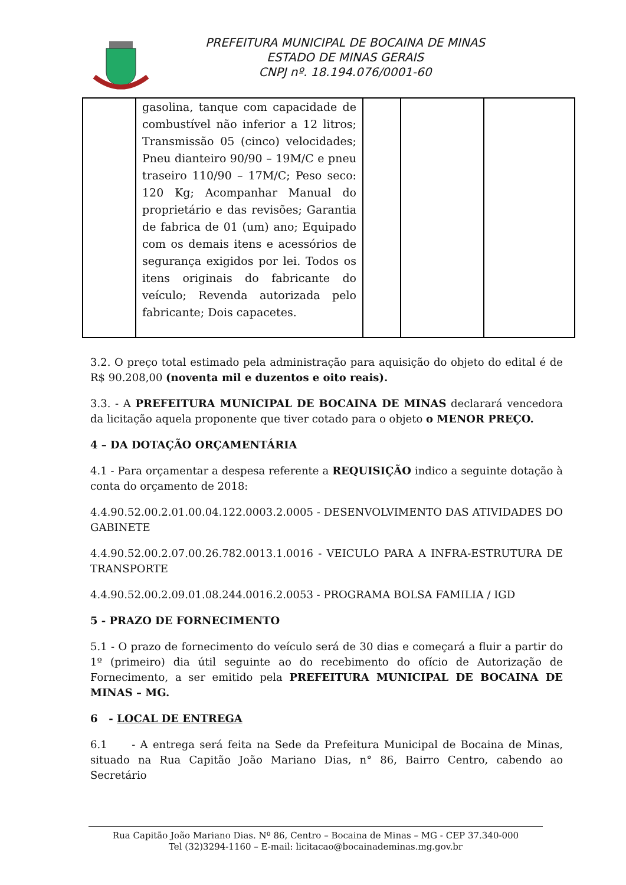PREFEITURA MUNICIPAL DE BOCAINA DE MINAS
ESTADO DE MINAS GERAIS
CNPJ nº. 18.194.076/0001-60
| | gasolina, tanque com capacidade de combustível não inferior a 12 litros; Transmissão 05 (cinco) velocidades; Pneu dianteiro 90/90 – 19M/C e pneu traseiro 110/90 – 17M/C; Peso seco: 120 Kg; Acompanhar Manual do proprietário e das revisões; Garantia de fabrica de 01 (um) ano; Equipado com os demais itens e acessórios de segurança exigidos por lei. Todos os itens originais do fabricante do veículo; Revenda autorizada pelo fabricante; Dois capacetes. | | | |
3.2. O preço total estimado pela administração para aquisição do objeto do edital é de R$ 90.208,00 (noventa mil e duzentos e oito reais).
3.3. - A PREFEITURA MUNICIPAL DE BOCAINA DE MINAS declarará vencedora da licitação aquela proponente que tiver cotado para o objeto o MENOR PREÇO.
4 – DA DOTAÇÃO ORÇAMENTÁRIA
4.1 - Para orçamentar a despesa referente a REQUISIÇÃO indico a seguinte dotação à conta do orçamento de 2018:
4.4.90.52.00.2.01.00.04.122.0003.2.0005 - DESENVOLVIMENTO DAS ATIVIDADES DO GABINETE
4.4.90.52.00.2.07.00.26.782.0013.1.0016 - VEICULO PARA A INFRA-ESTRUTURA DE TRANSPORTE
4.4.90.52.00.2.09.01.08.244.0016.2.0053 - PROGRAMA BOLSA FAMILIA / IGD
5 - PRAZO DE FORNECIMENTO
5.1 - O prazo de fornecimento do veículo será de 30 dias e começará a fluir a partir do 1º (primeiro) dia útil seguinte ao do recebimento do ofício de Autorização de Fornecimento, a ser emitido pela PREFEITURA MUNICIPAL DE BOCAINA DE MINAS – MG.
6 - LOCAL DE ENTREGA
6.1 - A entrega será feita na Sede da Prefeitura Municipal de Bocaina de Minas, situado na Rua Capitão João Mariano Dias, n° 86, Bairro Centro, cabendo ao Secretário
Rua Capitão João Mariano Dias. Nº 86, Centro – Bocaina de Minas – MG - CEP 37.340-000
Tel (32)3294-1160 – E-mail: licitacao@bocainademinas.mg.gov.br